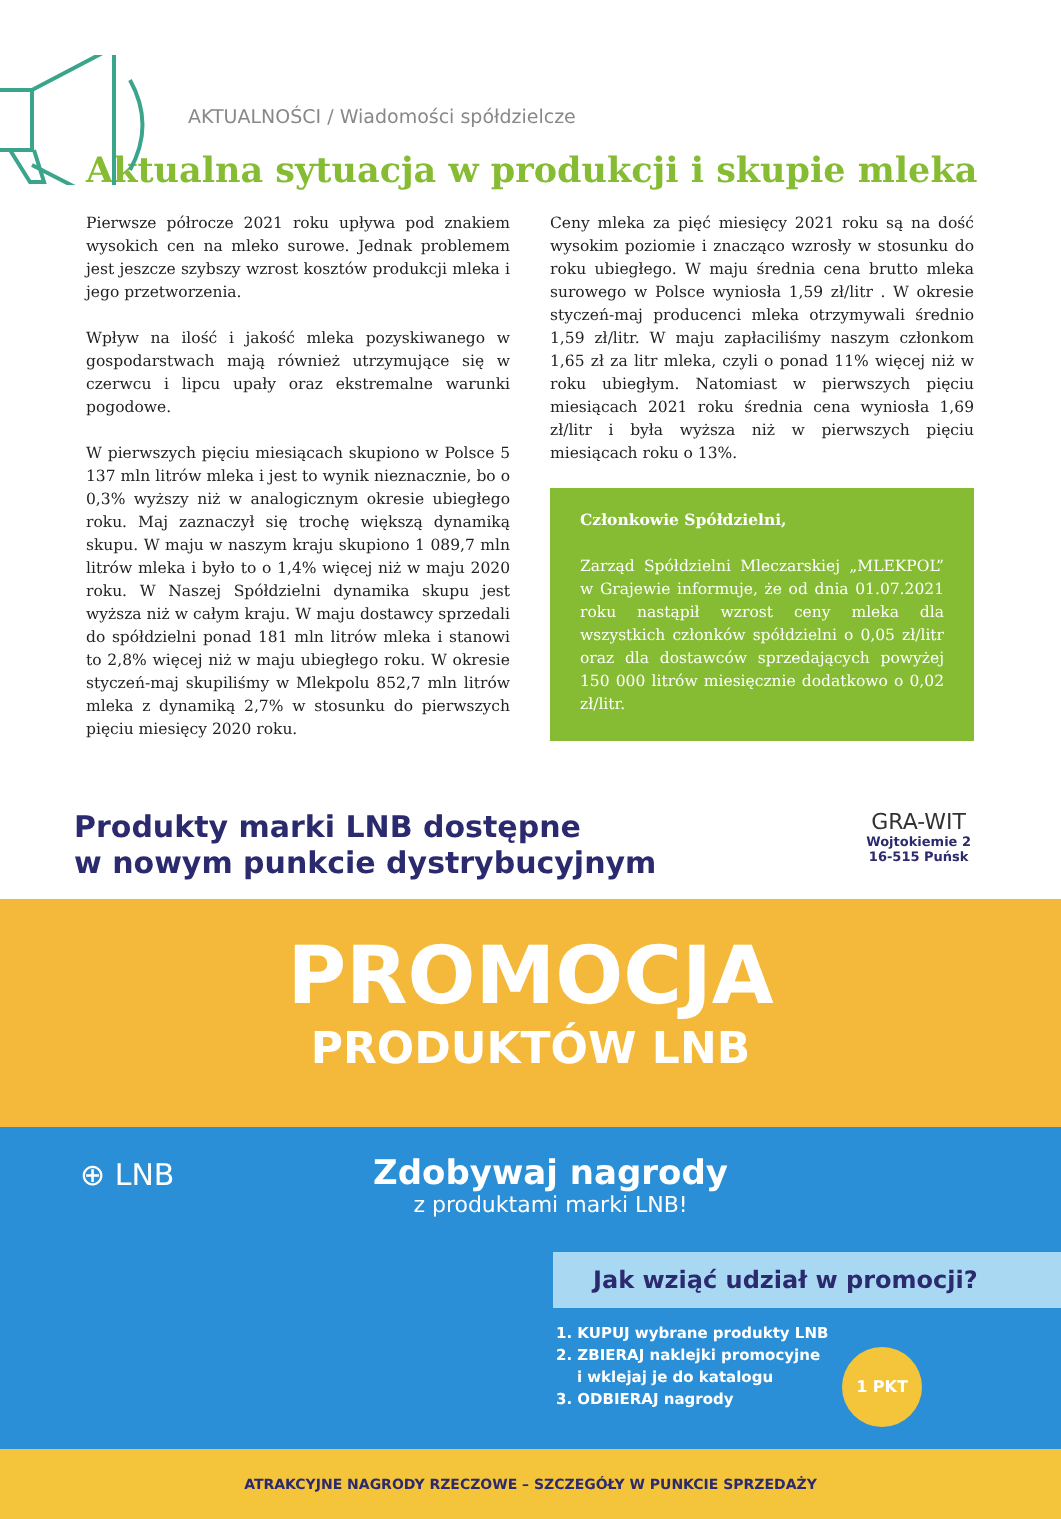AKTUALNOŚCI / Wiadomości spółdzielcze
Aktualna sytuacja w produkcji i skupie mleka
Pierwsze półrocze 2021 roku upływa pod znakiem wysokich cen na mleko surowe. Jednak problemem jest jeszcze szybszy wzrost kosztów produkcji mleka i jego przetworzenia.
Wpływ na ilość i jakość mleka pozyskiwanego w gospodarstwach mają również utrzymujące się w czerwcu i lipcu upały oraz ekstremalne warunki pogodowe.
W pierwszych pięciu miesiącach skupiono w Polsce 5 137 mln litrów mleka i jest to wynik nieznacznie, bo o 0,3% wyższy niż w analogicznym okresie ubiegłego roku. Maj zaznaczył się trochę większą dynamiką skupu. W maju w naszym kraju skupiono 1 089,7 mln litrów mleka i było to o 1,4% więcej niż w maju 2020 roku. W Naszej Spółdzielni dynamika skupu jest wyższa niż w całym kraju. W maju dostawcy sprzedali do spółdzielni ponad 181 mln litrów mleka i stanowi to 2,8% więcej niż w maju ubiegłego roku. W okresie styczeń-maj skupiliśmy w Mlekpolu 852,7 mln litrów mleka z dynamiką 2,7% w stosunku do pierwszych pięciu miesięcy 2020 roku.
Ceny mleka za pięć miesięcy 2021 roku są na dość wysokim poziomie i znacząco wzrosły w stosunku do roku ubiegłego. W maju średnia cena brutto mleka surowego w Polsce wyniosła 1,59 zł/litr . W okresie styczeń-maj producenci mleka otrzymywali średnio 1,59 zł/litr. W maju zapłaciliśmy naszym członkom 1,65 zł za litr mleka, czyli o ponad 11% więcej niż w roku ubiegłym. Natomiast w pierwszych pięciu miesiącach 2021 roku średnia cena wyniosła 1,69 zł/litr i była wyższa niż w pierwszych pięciu miesiącach roku o 13%.
Członkowie Spółdzielni,
Zarząd Spółdzielni Mleczarskiej „MLEKPOL” w Grajewie informuje, że od dnia 01.07.2021 roku nastąpił wzrost ceny mleka dla wszystkich członków spółdzielni o 0,05 zł/litr oraz dla dostawców sprzedających powyżej 150 000 litrów miesięcznie dodatkowo o 0,02 zł/litr.
Produkty marki LNB dostępne
w nowym punkcie dystrybucyjnym
GRA-WIT
Wojtokiemie 2
16-515 Puńsk
PROMOCJA
PRODUKTÓW LNB
⊕ LNB
Zdobywaj nagrody
z produktami marki LNB!
Jak wziąć udział w promocji?
1. KUPUJ wybrane produkty LNB
2. ZBIERAJ naklejki promocyjne
i wklejaj je do katalogu
3. ODBIERAJ nagrody
1 PKT
ATRAKCYJNE NAGRODY RZECZOWE – SZCZEGÓŁY W PUNKCIE SPRZEDAŻY